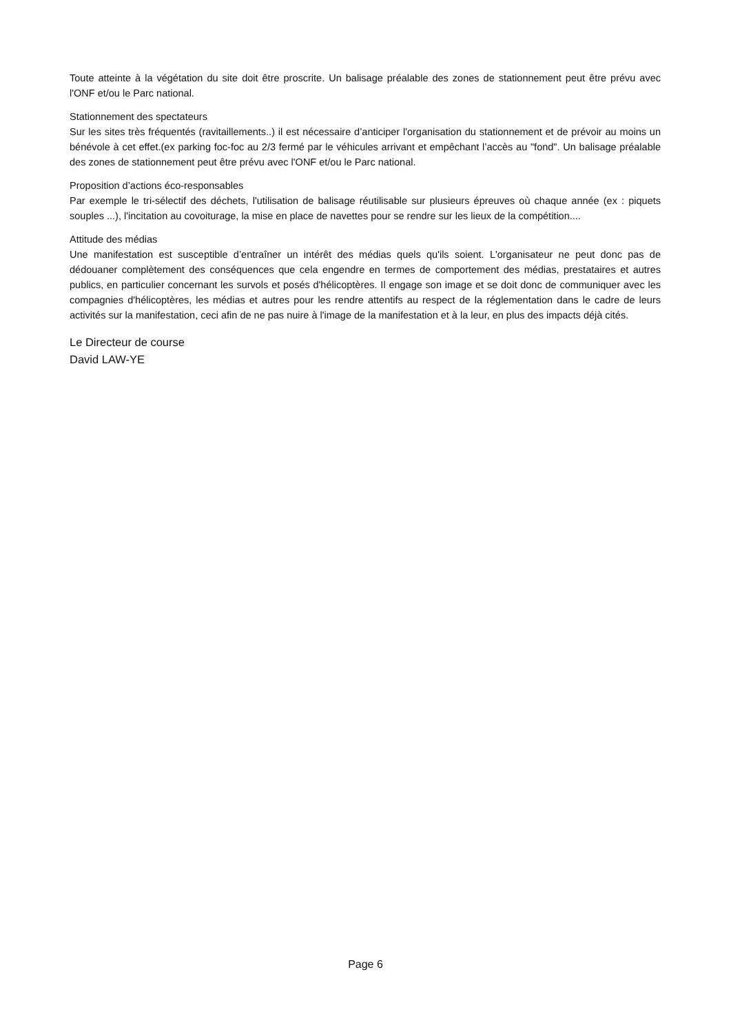Toute atteinte à la végétation du site doit être proscrite. Un balisage préalable des zones de stationnement peut être prévu avec l'ONF et/ou le Parc national.
Stationnement des spectateurs
Sur les sites très fréquentés (ravitaillements..) il est nécessaire d’anticiper l'organisation du stationnement et de prévoir au moins un bénévole à cet effet.(ex parking foc-foc au 2/3 fermé par le véhicules arrivant et empêchant l’accès au "fond". Un balisage préalable des zones de stationnement peut être prévu avec l'ONF et/ou le Parc national.
Proposition d’actions éco-responsables
Par exemple le tri-sélectif des déchets, l'utilisation de balisage réutilisable sur plusieurs épreuves où chaque année (ex : piquets souples ...), l'incitation au covoiturage, la mise en place de navettes pour se rendre sur les lieux de la compétition....
Attitude des médias
Une manifestation est susceptible d’entraîner un intérêt des médias quels qu'ils soient. L'organisateur ne peut donc pas de dédouaner complètement des conséquences que cela engendre en termes de comportement des médias, prestataires et autres publics, en particulier concernant les survols et posés d'hélicoptères. Il engage son image et se doit donc de communiquer avec les compagnies d'hélicoptères, les médias et autres pour les rendre attentifs au respect de la réglementation dans le cadre de leurs activités sur la manifestation, ceci afin de ne pas nuire à l'image de la manifestation et à la leur, en plus des impacts déjà cités.
Le Directeur de course
David LAW-YE
Page 6